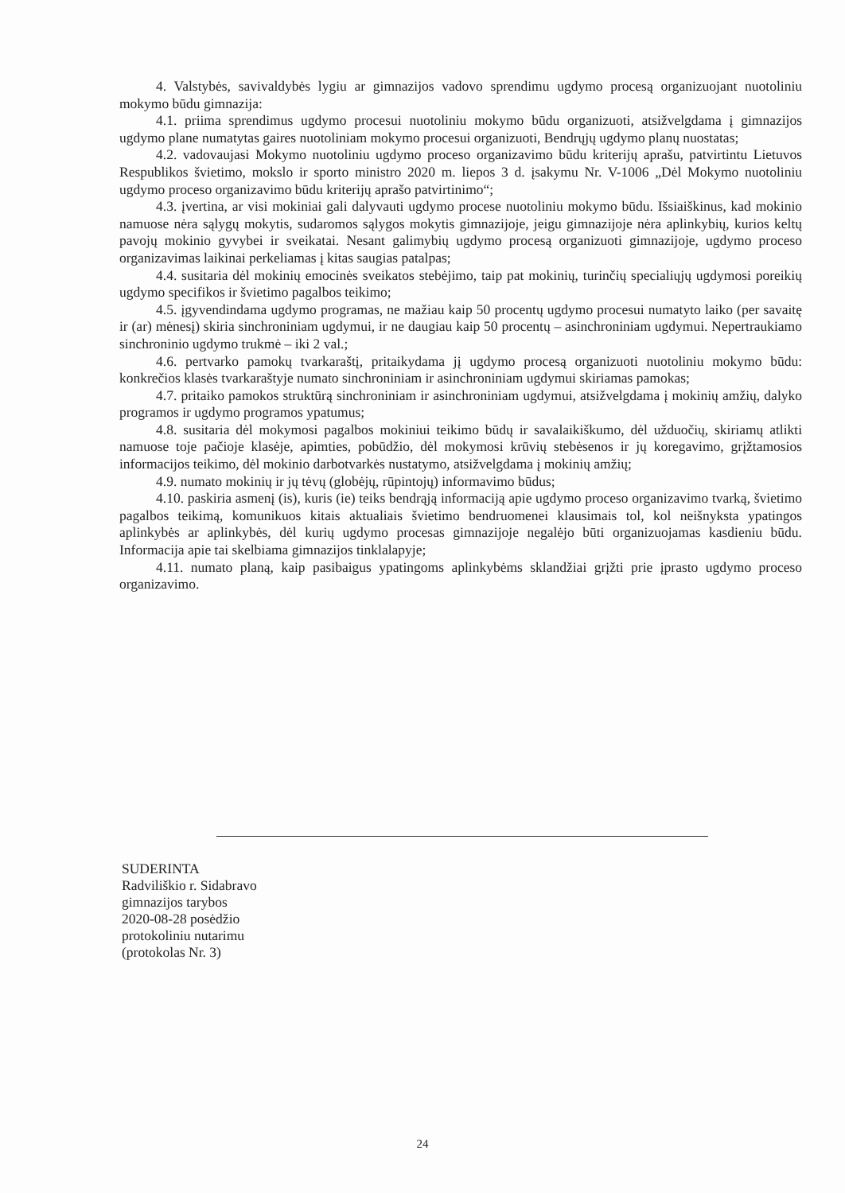4. Valstybės, savivaldybės lygiu ar gimnazijos vadovo sprendimu ugdymo procesą organizuojant nuotoliniu mokymo būdu gimnazija:
4.1. priima sprendimus ugdymo procesui nuotoliniu mokymo būdu organizuoti, atsižvelgdama į gimnazijos ugdymo plane numatytas gaires nuotoliniam mokymo procesui organizuoti, Bendrųjų ugdymo planų nuostatas;
4.2. vadovaujasi Mokymo nuotoliniu ugdymo proceso organizavimo būdu kriterijų aprašu, patvirtintu Lietuvos Respublikos švietimo, mokslo ir sporto ministro 2020 m. liepos 3 d. įsakymu Nr. V-1006 „Dėl Mokymo nuotoliniu ugdymo proceso organizavimo būdu kriterijų aprašo patvirtinimo“;
4.3. įvertina, ar visi mokiniai gali dalyvauti ugdymo procese nuotoliniu mokymo būdu. Išsiaiškinus, kad mokinio namuose nėra sąlygų mokytis, sudaromos sąlygos mokytis gimnazijoje, jeigu gimnazijoje nėra aplinkybių, kurios keltų pavojų mokinio gyvybei ir sveikatai. Nesant galimybių ugdymo procesą organizuoti gimnazijoje, ugdymo proceso organizavimas laikinai perkeliamas į kitas saugias patalpas;
4.4. susitaria dėl mokinių emocinės sveikatos stebėjimo, taip pat mokinių, turinčių specialiųjų ugdymosi poreikių ugdymo specifikos ir švietimo pagalbos teikimo;
4.5. įgyvendindama ugdymo programas, ne mažiau kaip 50 procentų ugdymo procesui numatyto laiko (per savaitę ir (ar) mėnesį) skiria sinchroniniam ugdymui, ir ne daugiau kaip 50 procentų – asinchroniniam ugdymui. Nepertraukiamo sinchroninio ugdymo trukmė – iki 2 val.;
4.6. pertvarko pamokų tvarkaraštį, pritaikydama jį ugdymo procesą organizuoti nuotoliniu mokymo būdu: konkrečios klasės tvarkaraštyje numato sinchroniniam ir asinchroniniam ugdymui skiriamas pamokas;
4.7. pritaiko pamokos struktūrą sinchroniniam ir asinchroniniam ugdymui, atsižvelgdama į mokinių amžių, dalyko programos ir ugdymo programos ypatumus;
4.8. susitaria dėl mokymosi pagalbos mokiniui teikimo būdų ir savalaikiškumo, dėl užduočių, skiriamų atlikti namuose toje pačioje klasėje, apimties, pobūdžio, dėl mokymosi krūvių stebėsenos ir jų koregavimo, grįžtamosios informacijos teikimo, dėl mokinio darbotvarkės nustatymo, atsižvelgdama į mokinių amžių;
4.9. numato mokinių ir jų tėvų (globėjų, rūpintojų) informavimo būdus;
4.10. paskiria asmenį (is), kuris (ie) teiks bendrąją informaciją apie ugdymo proceso organizavimo tvarką, švietimo pagalbos teikimą, komunikuos kitais aktualiais švietimo bendruomenei klausimais tol, kol neišnyksta ypatingos aplinkybės ar aplinkybės, dėl kurių ugdymo procesas gimnazijoje negalėjo būti organizuojamas kasdieniu būdu. Informacija apie tai skelbiama gimnazijos tinklalapyje;
4.11. numato planą, kaip pasibaigus ypatingoms aplinkybėms sklandžiai grįžti prie įprasto ugdymo proceso organizavimo.
SUDERINTA
Radviliškio r. Sidabravo
gimnazijos tarybos
2020-08-28 posėdžio
protokoliniu nutarimu
(protokolas Nr. 3)
24